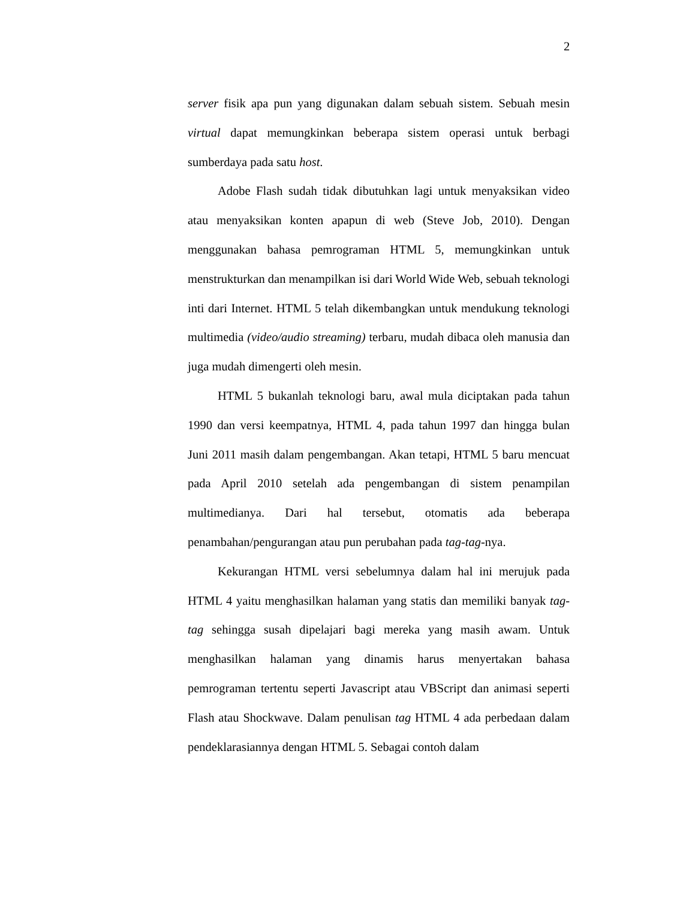2
server fisik apa pun yang digunakan dalam sebuah sistem. Sebuah mesin virtual dapat memungkinkan beberapa sistem operasi untuk berbagi sumberdaya pada satu host.
Adobe Flash sudah tidak dibutuhkan lagi untuk menyaksikan video atau menyaksikan konten apapun di web (Steve Job, 2010). Dengan menggunakan bahasa pemrograman HTML 5, memungkinkan untuk menstrukturkan dan menampilkan isi dari World Wide Web, sebuah teknologi inti dari Internet. HTML 5 telah dikembangkan untuk mendukung teknologi multimedia (video/audio streaming) terbaru, mudah dibaca oleh manusia dan juga mudah dimengerti oleh mesin.
HTML 5 bukanlah teknologi baru, awal mula diciptakan pada tahun 1990 dan versi keempatnya, HTML 4, pada tahun 1997 dan hingga bulan Juni 2011 masih dalam pengembangan. Akan tetapi, HTML 5 baru mencuat pada April 2010 setelah ada pengembangan di sistem penampilan multimedianya. Dari hal tersebut, otomatis ada beberapa penambahan/pengurangan atau pun perubahan pada tag-tag-nya.
Kekurangan HTML versi sebelumnya dalam hal ini merujuk pada HTML 4 yaitu menghasilkan halaman yang statis dan memiliki banyak tag-tag sehingga susah dipelajari bagi mereka yang masih awam. Untuk menghasilkan halaman yang dinamis harus menyertakan bahasa pemrograman tertentu seperti Javascript atau VBScript dan animasi seperti Flash atau Shockwave. Dalam penulisan tag HTML 4 ada perbedaan dalam pendeklarasiannya dengan HTML 5. Sebagai contoh dalam